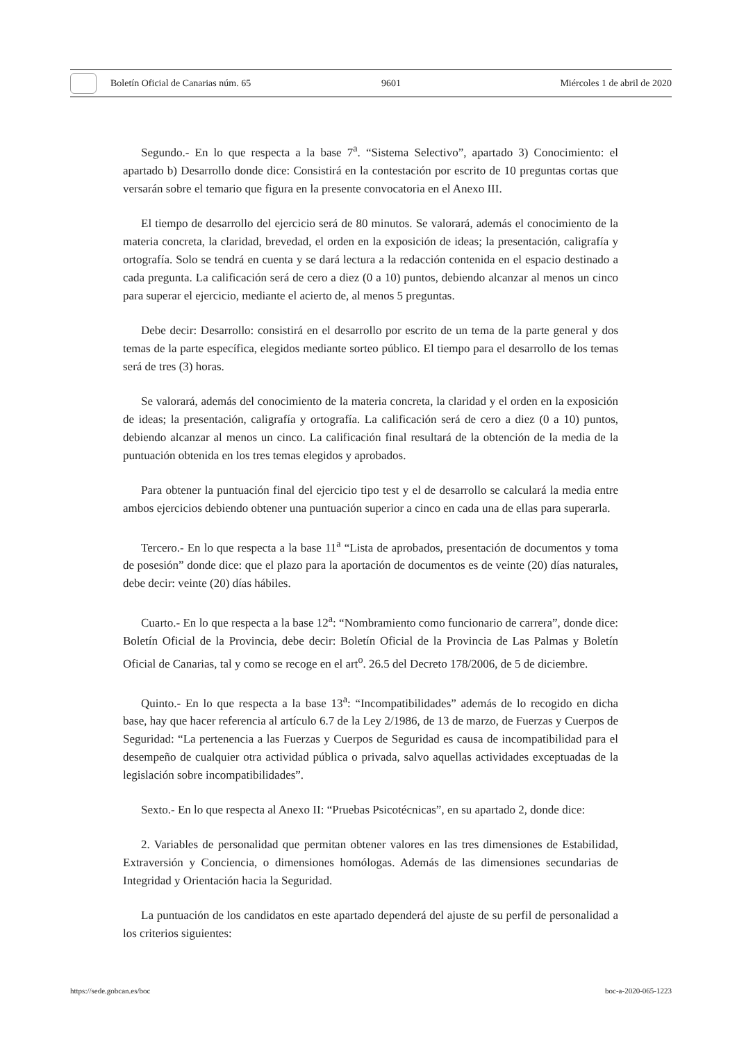Boletín Oficial de Canarias núm. 65 9601 Miércoles 1 de abril de 2020
Segundo.- En lo que respecta a la base 7<sup>a</sup>. “Sistema Selectivo”, apartado 3) Conocimiento: el apartado b) Desarrollo donde dice: Consistirá en la contestación por escrito de 10 preguntas cortas que versarán sobre el temario que figura en la presente convocatoria en el Anexo III.
El tiempo de desarrollo del ejercicio será de 80 minutos. Se valorará, además el conocimiento de la materia concreta, la claridad, brevedad, el orden en la exposición de ideas; la presentación, caligrafía y ortografía. Solo se tendrá en cuenta y se dará lectura a la redacción contenida en el espacio destinado a cada pregunta. La calificación será de cero a diez (0 a 10) puntos, debiendo alcanzar al menos un cinco para superar el ejercicio, mediante el acierto de, al menos 5 preguntas.
Debe decir: Desarrollo: consistirá en el desarrollo por escrito de un tema de la parte general y dos temas de la parte específica, elegidos mediante sorteo público. El tiempo para el desarrollo de los temas será de tres (3) horas.
Se valorará, además del conocimiento de la materia concreta, la claridad y el orden en la exposición de ideas; la presentación, caligrafía y ortografía. La calificación será de cero a diez (0 a 10) puntos, debiendo alcanzar al menos un cinco. La calificación final resultará de la obtención de la media de la puntuación obtenida en los tres temas elegidos y aprobados.
Para obtener la puntuación final del ejercicio tipo test y el de desarrollo se calculará la media entre ambos ejercicios debiendo obtener una puntuación superior a cinco en cada una de ellas para superarla.
Tercero.- En lo que respecta a la base 11<sup>a</sup> “Lista de aprobados, presentación de documentos y toma de posesión” donde dice: que el plazo para la aportación de documentos es de veinte (20) días naturales, debe decir: veinte (20) días hábiles.
Cuarto.- En lo que respecta a la base 12<sup>a</sup>: “Nombramiento como funcionario de carrera”, donde dice: Boletín Oficial de la Provincia, debe decir: Boletín Oficial de la Provincia de Las Palmas y Boletín Oficial de Canarias, tal y como se recoge en el art<sup>o</sup>. 26.5 del Decreto 178/2006, de 5 de diciembre.
Quinto.- En lo que respecta a la base 13<sup>a</sup>: “Incompatibilidades” además de lo recogido en dicha base, hay que hacer referencia al artículo 6.7 de la Ley 2/1986, de 13 de marzo, de Fuerzas y Cuerpos de Seguridad: “La pertenencia a las Fuerzas y Cuerpos de Seguridad es causa de incompatibilidad para el desempeño de cualquier otra actividad pública o privada, salvo aquellas actividades exceptuadas de la legislación sobre incompatibilidades”.
Sexto.- En lo que respecta al Anexo II: “Pruebas Psicotécnicas”, en su apartado 2, donde dice:
2. Variables de personalidad que permitan obtener valores en las tres dimensiones de Estabilidad, Extraversión y Conciencia, o dimensiones homólogas. Además de las dimensiones secundarias de Integridad y Orientación hacia la Seguridad.
La puntuación de los candidatos en este apartado dependerá del ajuste de su perfil de personalidad a los criterios siguientes:
https://sede.gobcan.es/boc boc-a-2020-065-1223